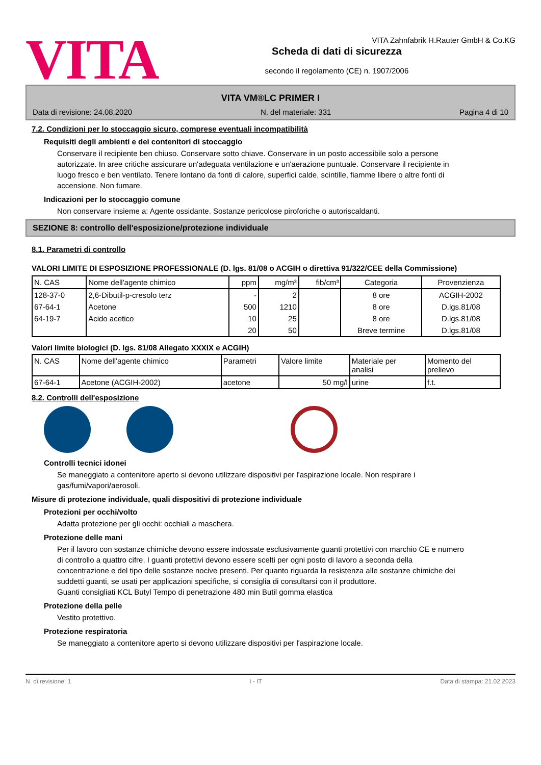VITA
VITA Zahnfabrik H.Rauter GmbH & Co.KG
Scheda di dati di sicurezza
secondo il regolamento (CE) n. 1907/2006
VITA VM®LC PRIMER I
Data di revisione: 24.08.2020 N. del materiale: 331 Pagina 4 di 10
7.2. Condizioni per lo stoccaggio sicuro, comprese eventuali incompatibilità
Requisiti degli ambienti e dei contenitori di stoccaggio
Conservare il recipiente ben chiuso. Conservare sotto chiave. Conservare in un posto accessibile solo a persone autorizzate. In aree critiche assicurare un'adeguata ventilazione e un'aerazione puntuale. Conservare il recipiente in luogo fresco e ben ventilato. Tenere lontano da fonti di calore, superfici calde, scintille, fiamme libere o altre fonti di accensione. Non fumare.
Indicazioni per lo stoccaggio comune
Non conservare insieme a: Agente ossidante. Sostanze pericolose piroforiche o autoriscaldanti.
SEZIONE 8: controllo dell'esposizione/protezione individuale
8.1. Parametri di controllo
VALORI LIMITE DI ESPOSIZIONE PROFESSIONALE (D. lgs. 81/08 o ACGIH o direttiva 91/322/CEE della Commissione)
| N. CAS | Nome dell'agente chimico | ppm | mg/m³ | fib/cm³ | Categoria | Provenzienza |
| --- | --- | --- | --- | --- | --- | --- |
| 128-37-0 | 2,6-Dibutil-p-cresolo terz | - | 2 | | 8 ore | ACGIH-2002 |
| 67-64-1 | Acetone | 500 | 1210 | | 8 ore | D.lgs.81/08 |
| 64-19-7 | Acido acetico | 10 | 25 | | 8 ore | D.lgs.81/08 |
| | | 20 | 50 | | Breve termine | D.lgs.81/08 |
Valori limite biologici (D. lgs. 81/08 Allegato XXXIX e ACGIH)
| N. CAS | Nome dell'agente chimico | Parametri | Valore limite | Materiale per analisi | Momento del prelievo |
| --- | --- | --- | --- | --- | --- |
| 67-64-1 | Acetone (ACGIH-2002) | acetone | 50 mg/l | urine | f.t. |
8.2. Controlli dell'esposizione
Controlli tecnici idonei
Se maneggiato a contenitore aperto si devono utilizzare dispositivi per l'aspirazione locale. Non respirare i gas/fumi/vapori/aerosoli.
Misure di protezione individuale, quali dispositivi di protezione individuale
Protezioni per occhi/volto
Adatta protezione per gli occhi: occhiali a maschera.
Protezione delle mani
Per il lavoro con sostanze chimiche devono essere indossate esclusivamente guanti protettivi con marchio CE e numero di controllo a quattro cifre. I guanti protettivi devono essere scelti per ogni posto di lavoro a seconda della concentrazione e del tipo delle sostanze nocive presenti. Per quanto riguarda la resistenza alle sostanze chimiche dei suddetti guanti, se usati per applicazioni specifiche, si consiglia di consultarsi con il produttore.
Guanti consigliati KCL Butyl Tempo di penetrazione 480 min Butil gomma elastica
Protezione della pelle
Vestito protettivo.
Protezione respiratoria
Se maneggiato a contenitore aperto si devono utilizzare dispositivi per l'aspirazione locale.
N. di revisione: 1 I - IT Data di stampa: 21.02.2023